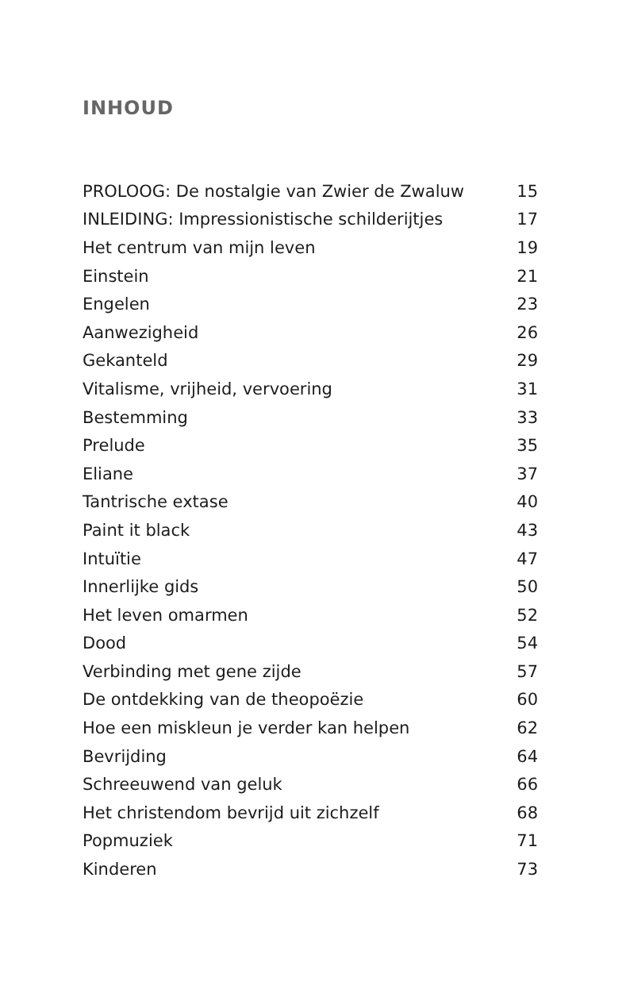INHOUD
| PROLOOG: De nostalgie van Zwier de Zwaluw | 15 |
| INLEIDING: Impressionistische schilderijtjes | 17 |
| Het centrum van mijn leven | 19 |
| Einstein | 21 |
| Engelen | 23 |
| Aanwezigheid | 26 |
| Gekanteld | 29 |
| Vitalisme, vrijheid, vervoering | 31 |
| Bestemming | 33 |
| Prelude | 35 |
| Eliane | 37 |
| Tantrische extase | 40 |
| Paint it black | 43 |
| Intuïtie | 47 |
| Innerlijke gids | 50 |
| Het leven omarmen | 52 |
| Dood | 54 |
| Verbinding met gene zijde | 57 |
| De ontdekking van de theopoëzie | 60 |
| Hoe een miskleun je verder kan helpen | 62 |
| Bevrijding | 64 |
| Schreeuwend van geluk | 66 |
| Het christendom bevrijd uit zichzelf | 68 |
| Popmuziek | 71 |
| Kinderen | 73 |